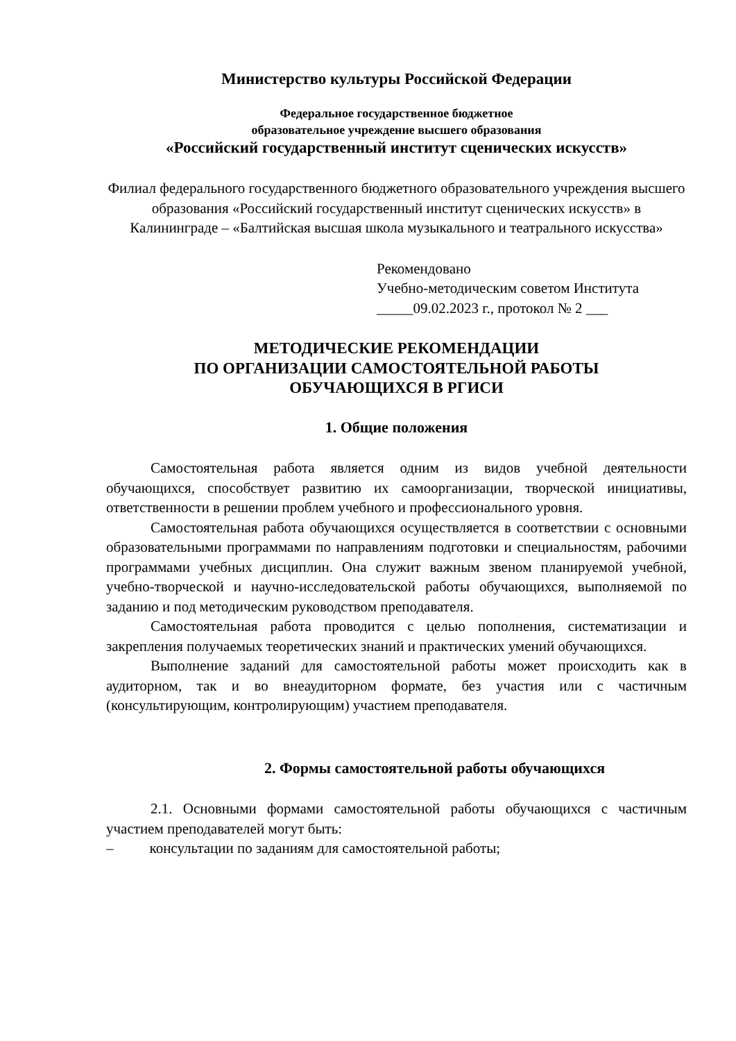Министерство культуры Российской Федерации
Федеральное государственное бюджетное
образовательное учреждение высшего образования
«Российский государственный институт сценических искусств»
Филиал федерального государственного бюджетного образовательного учреждения высшего образования «Российский государственный институт сценических искусств» в Калининграде – «Балтийская высшая школа музыкального и театрального искусства»
Рекомендовано
Учебно-методическим советом Института
_____09.02.2023 г., протокол № 2 ___
МЕТОДИЧЕСКИЕ РЕКОМЕНДАЦИИ
ПО ОРГАНИЗАЦИИ САМОСТОЯТЕЛЬНОЙ РАБОТЫ
ОБУЧАЮЩИХСЯ В РГИСИ
1. Общие положения
Самостоятельная работа является одним из видов учебной деятельности обучающихся, способствует развитию их самоорганизации, творческой инициативы, ответственности в решении проблем учебного и профессионального уровня.
Самостоятельная работа обучающихся осуществляется в соответствии с основными образовательными программами по направлениям подготовки и специальностям, рабочими программами учебных дисциплин. Она служит важным звеном планируемой учебной, учебно-творческой и научно-исследовательской работы обучающихся, выполняемой по заданию и под методическим руководством преподавателя.
Самостоятельная работа проводится с целью пополнения, систематизации и закрепления получаемых теоретических знаний и практических умений обучающихся.
Выполнение заданий для самостоятельной работы может происходить как в аудиторном, так и во внеаудиторном формате, без участия или с частичным (консультирующим, контролирующим) участием преподавателя.
2. Формы самостоятельной работы обучающихся
2.1. Основными формами самостоятельной работы обучающихся с частичным участием преподавателей могут быть:
– консультации по заданиям для самостоятельной работы;